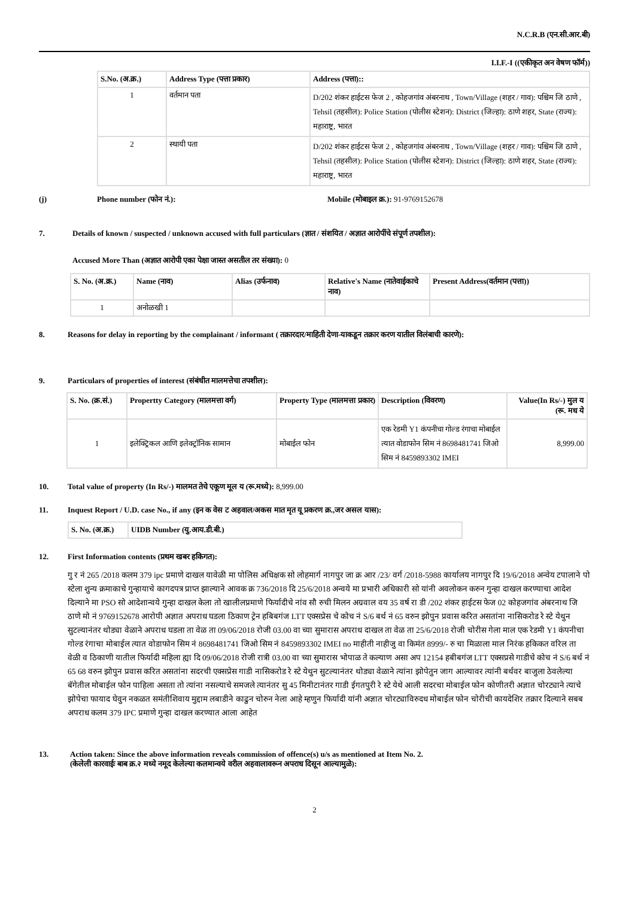N.C.R.B (एन.सी.आर.बी)
I.I.F.-I ((एकीकृत अन वेषण फॉर्म))
| S.No. (अ.क्र.) | Address Type (पत्ता प्रकार) | Address (पत्ता):: |
| --- | --- | --- |
| 1 | वर्तमान पता | D/202 शंकर हाईटस फेज 2 , कोहजगांव अंबरनाथ , Town/Village (शहर / गाव): पश्चिम जि ठाणे , Tehsil (तहसील): Police Station (पोलीस स्टेशन): District (जिल्हा): ठाणे शहर, State (राज्य): महाराष्ट्र, भारत |
| 2 | स्थायी पता | D/202 शंकर हाईटस फेज 2 , कोहजगांव अंबरनाथ , Town/Village (शहर / गाव): पश्चिम जि ठाणे , Tehsil (तहसील): Police Station (पोलीस स्टेशन): District (जिल्हा): ठाणे शहर, State (राज्य): महाराष्ट्र, भारत |
(j) Phone number (फोन नं.): Mobile (मोबाइल क्र.): 91-9769152678
7. Details of known / suspected / unknown accused with full particulars (ज्ञात / संशयित / अज्ञात आरोपींचे संपूर्ण तपशील):
Accused More Than (अज्ञात आरोपी एका पेक्षा जास्त असतील तर संख्या): 0
| S. No. (अ.क्र.) | Name (नाव) | Alias (उर्फनाव) | Relative's Name (नातेवाईकाचे नाव) | Present Address(वर्तमान (पत्ता)) |
| --- | --- | --- | --- | --- |
| 1 | अनोळखी 1 | | | |
8. Reasons for delay in reporting by the complainant / informant ( तक्रारदार/माहिती देणा-याकडून तक्रार करण यातील विलंबाची कारणे):
9. Particulars of properties of interest (संबंधीत मालमत्तेचा तपशील):
| S. No. (क्र.सं.) | Propertty Category (मालमत्ता वर्ग) | Property Type (मालमत्ता प्रकार) | Description (विवरण) | Value(In Rs/-) मुल य (रू. मध ये |
| --- | --- | --- | --- | --- |
| 1 | इलेक्ट्रिकल आणि इलेक्ट्रॉनिक सामान | मोबाईल फोन | एक रेडमी Y1 कंपनीचा गोल्ड रंगाचा मोबाईल त्यात वोडाफोन सिम नं 8698481741 जिओ सिम नं 8459893302 IMEI | 8,999.00 |
10. Total value of property (In Rs/-) मालमत तेचे एकूण मूल य (रू.मध्ये): 8,999.00
11. Inquest Report / U.D. case No., if any (इन क वेस ट अहवाल/अकस मात मृत यू प्रकरण क्र.,जर असल यास):
| S. No. (अ.क्र.) | UIDB Number (यु.आय.डी.बी.) |
| --- | --- |
12. First Information contents (प्रथम खबर हकिगत):
गु र नं 265 /2018 कलम 379 ipc प्रमाणे दाखल यावेळी मा पोलिस अधिक्षक सो लोहमार्ग नागपुर जा क्र आर /23/ वर्ग /2018-5988 कार्यालय नागपुर दि 19/6/2018 अन्वेय टपालाने पो स्टेला शुन्य क्रमाकाचे गुन्हायाचे कागदपत्र प्राप्त झाल्याने आवक क्र 736/2018 दि 25/6/2018 अन्वये मा प्रभारी अधिकारी सो यांनी अवलोकन करुन गुन्हा दाखल करण्याचा आदेश दिल्याने मा PSO सो आदेशान्वये गुन्हा दाखल केला तो खालीलप्रमाणे फिर्यादीचे नांव सौ रुची मिलन अग्रवाल वय 35 वर्ष रा डी /202 शंकर हाईटस फेज 02 कोहजगांव अंबरनाथ जि ठाणे मो नं 9769152678 आरोपी अज्ञात अपराध घडला ठिकाण ट्रेन हबिबगंज LTT एक्सप्रेस चे कोच नं S/6 बर्थ नं 65 वरुन झोपुन प्रवास करित असतांना नासिकरोड रे स्टे येथुन सुटल्यानंतर थोड्या वेळाने अपराध घडला ता वेळ ता 09/06/2018 रोजी 03.00 वा च्या सुमारास अपराध दाखल ता वेळ ता 25/6/2018 रोजी चोरीस गेला माल एक रेडमी Y1 कंपनीचा गोल्ड रंगाचा मोबाईल त्यात वोडाफोन सिम नं 8698481741 जिओ सिम नं 8459893302 IMEI no माहीती नाहीजु वा किमंत 8999/- रु चा मिळाला माल निरंक हकिकत वरिल ता वेळी व ठिकाणी यातील फिर्यादी महिला ह्या दि 09/06/2018 रोजी रात्री 03.00 वा च्या सुमारास भोपाळ ते कल्याण असा अप 12154 हबीबगंज LTT एक्सप्रसे गाडीचे कोच नं S/6 बर्थ नं 65 68 वरुन झोपुन प्रवास करित असतांना सदरची एक्सप्रेस गाडी नासिकरोड रे स्टे येथुन सुटल्यानंतर थोड्या वेळाने त्यांना झोपेतुन जाग आल्यावर त्यांनी बर्थवर बाजुला ठेवलेल्या बॅगेतील मोबाईल फोन पाहिला असता तो त्यांना नसल्याचे समजले त्यानंतर सु 45 मिनीटानंतर गाडी ईगतपुरी रे स्टे येथे आली सदरचा मोबाईल फोन कोणीतरी अज्ञात चोरट्याने त्याचे झोपेचा फायाद घेवुन नकळत समंतीशिवाय मुद्दाम लबाडीने काढुन चोरुन नेला आहे म्हणुन फिर्यादी यांनी अज्ञात चोरट्याविरुदध मोबाईल फोन चोरीची कायदेशिर तक्रार दिल्याने सबब अपराध कलम 379 IPC प्रमाणे गुन्हा दाखल करण्यात आला आहेत
13. Action taken: Since the above information reveals commission of offence(s) u/s as mentioned at Item No. 2.
(केलेली कारवाईः बाब क्र.२ मध्ये नमूद केलेल्या कलमान्वये वरील अहवालावरून अपराध दिसून आल्यामुळे):
2